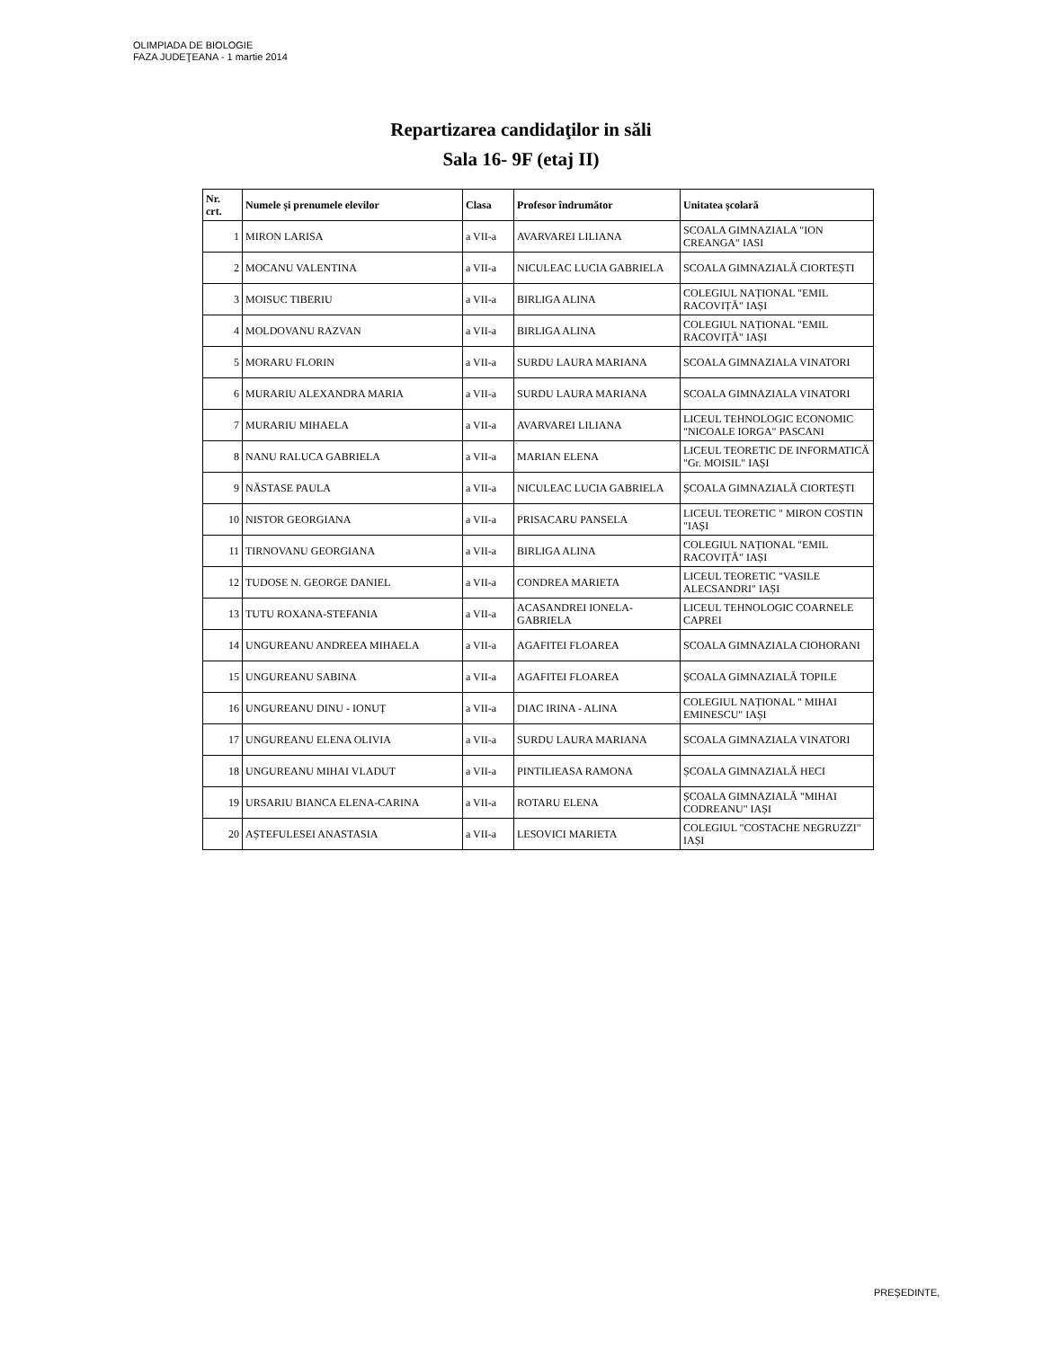OLIMPIADA DE BIOLOGIE
FAZA JUDEŢEANA - 1 martie 2014
Repartizarea candidaţilor in săli
Sala 16- 9F (etaj II)
| Nr. crt. | Numele și prenumele elevilor | Clasa | Profesor îndrumător | Unitatea școlară |
| --- | --- | --- | --- | --- |
| 1 | MIRON LARISA | a VII-a | AVARVAREI LILIANA | SCOALA GIMNAZIALA "ION CREANGA" IASI |
| 2 | MOCANU VALENTINA | a VII-a | NICULEAC LUCIA GABRIELA | SCOALA GIMNAZIALĂ CIORTEȘTI |
| 3 | MOISUC TIBERIU | a VII-a | BIRLIGA ALINA | COLEGIUL NAȚIONAL "EMIL RACOVIȚĂ" IAȘI |
| 4 | MOLDOVANU RAZVAN | a VII-a | BIRLIGA ALINA | COLEGIUL NAȚIONAL "EMIL RACOVIȚĂ" IAȘI |
| 5 | MORARU FLORIN | a VII-a | SURDU LAURA MARIANA | SCOALA GIMNAZIALA VINATORI |
| 6 | MURARIU ALEXANDRA MARIA | a VII-a | SURDU LAURA MARIANA | SCOALA GIMNAZIALA VINATORI |
| 7 | MURARIU MIHAELA | a VII-a | AVARVAREI LILIANA | LICEUL TEHNOLOGIC ECONOMIC "NICOALE IORGA" PASCANI |
| 8 | NANU RALUCA GABRIELA | a VII-a | MARIAN ELENA | LICEUL TEORETIC DE INFORMATICĂ "Gr. MOISIL" IAȘI |
| 9 | NĂSTASE PAULA | a VII-a | NICULEAC LUCIA GABRIELA | ȘCOALA GIMNAZIALĂ CIORTEȘTI |
| 10 | NISTOR GEORGIANA | a VII-a | PRISACARU PANSELA | LICEUL TEORETIC " MIRON COSTIN "IAȘI |
| 11 | TIRNOVANU GEORGIANA | a VII-a | BIRLIGA ALINA | COLEGIUL NAȚIONAL "EMIL RACOVIȚĂ" IAȘI |
| 12 | TUDOSE N. GEORGE DANIEL | a VII-a | CONDREA MARIETA | LICEUL TEORETIC "VASILE ALECSANDRI" IAȘI |
| 13 | TUTU ROXANA-STEFANIA | a VII-a | ACASANDREI IONELA-GABRIELA | LICEUL TEHNOLOGIC COARNELE CAPREI |
| 14 | UNGUREANU ANDREEA MIHAELA | a VII-a | AGAFITEI FLOAREA | SCOALA GIMNAZIALA CIOHORANI |
| 15 | UNGUREANU SABINA | a VII-a | AGAFITEI FLOAREA | ȘCOALA GIMNAZIALĂ TOPILE |
| 16 | UNGUREANU DINU - IONUȚ | a VII-a | DIAC IRINA - ALINA | COLEGIUL NAȚIONAL " MIHAI EMINESCU" IAȘI |
| 17 | UNGUREANU ELENA OLIVIA | a VII-a | SURDU LAURA MARIANA | SCOALA GIMNAZIALA VINATORI |
| 18 | UNGUREANU MIHAI VLADUT | a VII-a | PINTILIEASA RAMONA | ȘCOALA GIMNAZIALĂ HECI |
| 19 | URSARIU BIANCA ELENA-CARINA | a VII-a | ROTARU ELENA | ȘCOALA GIMNAZIALĂ "MIHAI CODREANU" IAȘI |
| 20 | AȘTEFULESEI ANASTASIA | a VII-a | LESOVICI MARIETA | COLEGIUL "COSTACHE NEGRUZZI" IAȘI |
PREŞEDINTE,